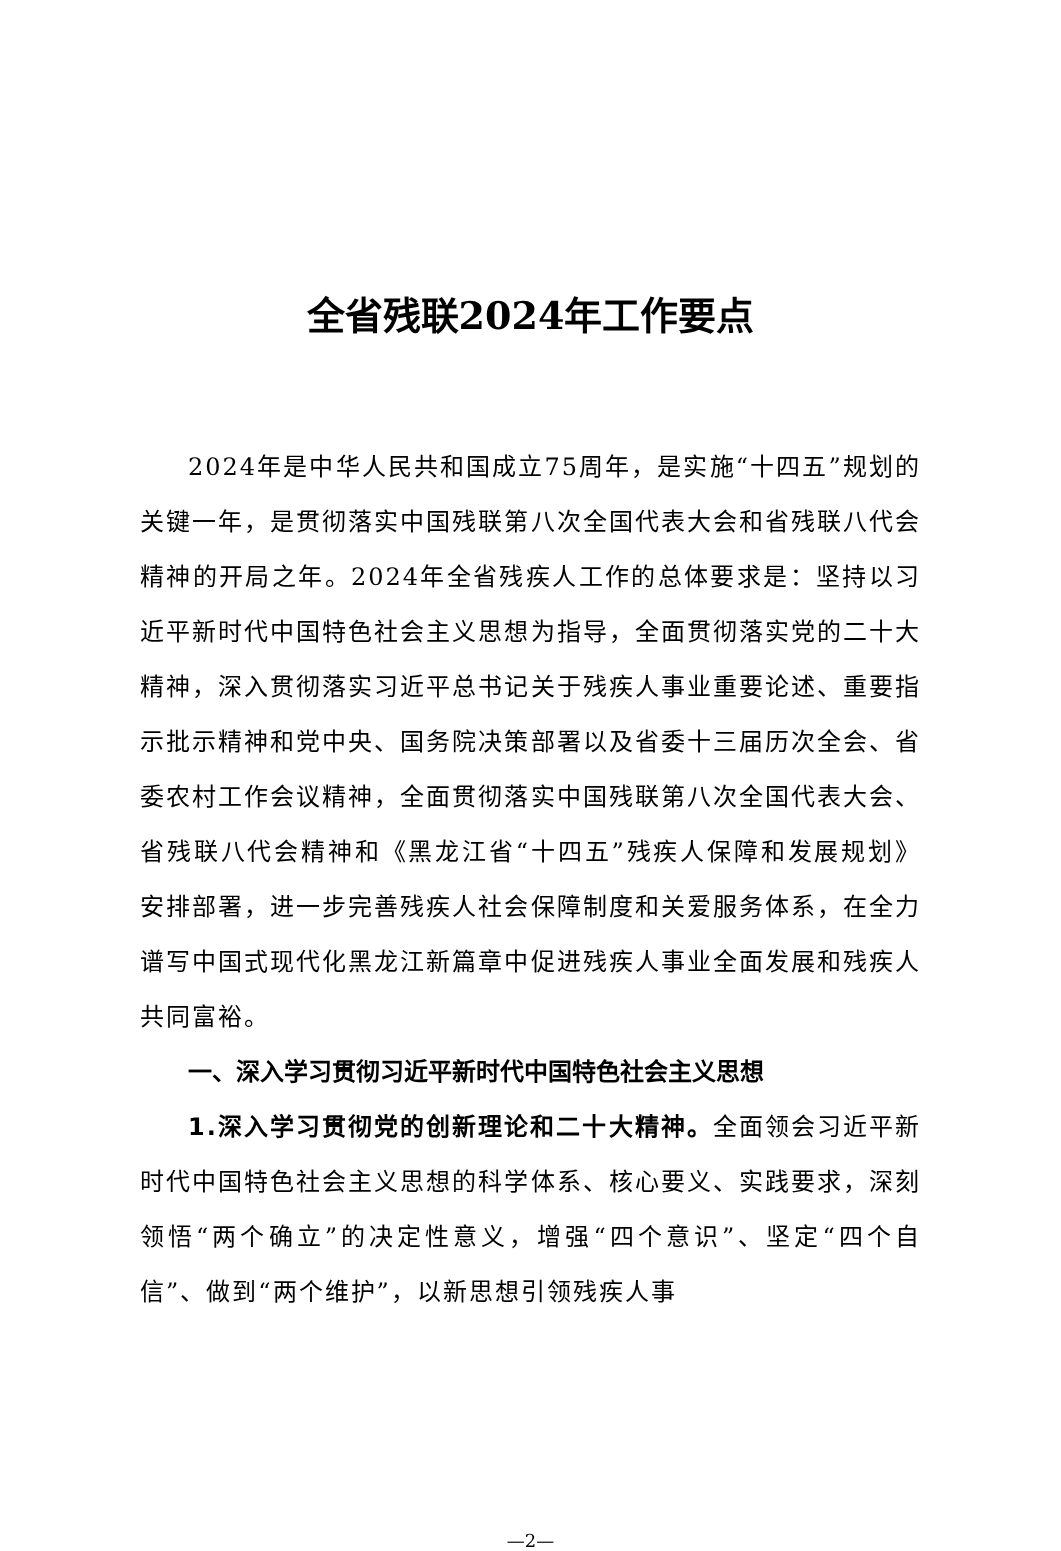全省残联2024年工作要点
2024年是中华人民共和国成立75周年，是实施“十四五”规划的关键一年，是贯彻落实中国残联第八次全国代表大会和省残联八代会精神的开局之年。2024年全省残疾人工作的总体要求是：坚持以习近平新时代中国特色社会主义思想为指导，全面贯彻落实党的二十大精神，深入贯彻落实习近平总书记关于残疾人事业重要论述、重要指示批示精神和党中央、国务院决策部署以及省委十三届历次全会、省委农村工作会议精神，全面贯彻落实中国残联第八次全国代表大会、省残联八代会精神和《黑龙江省“十四五”残疾人保障和发展规划》安排部署，进一步完善残疾人社会保障制度和关爱服务体系，在全力谱写中国式现代化黑龙江新篇章中促进残疾人事业全面发展和残疾人共同富裕。
一、深入学习贯彻习近平新时代中国特色社会主义思想
1.深入学习贯彻党的创新理论和二十大精神。全面领会习近平新时代中国特色社会主义思想的科学体系、核心要义、实践要求，深刻领悟“两个确立”的决定性意义，增强“四个意识”、坚定“四个自信”、做到“两个维护”，以新思想引领残疾人事
—2—